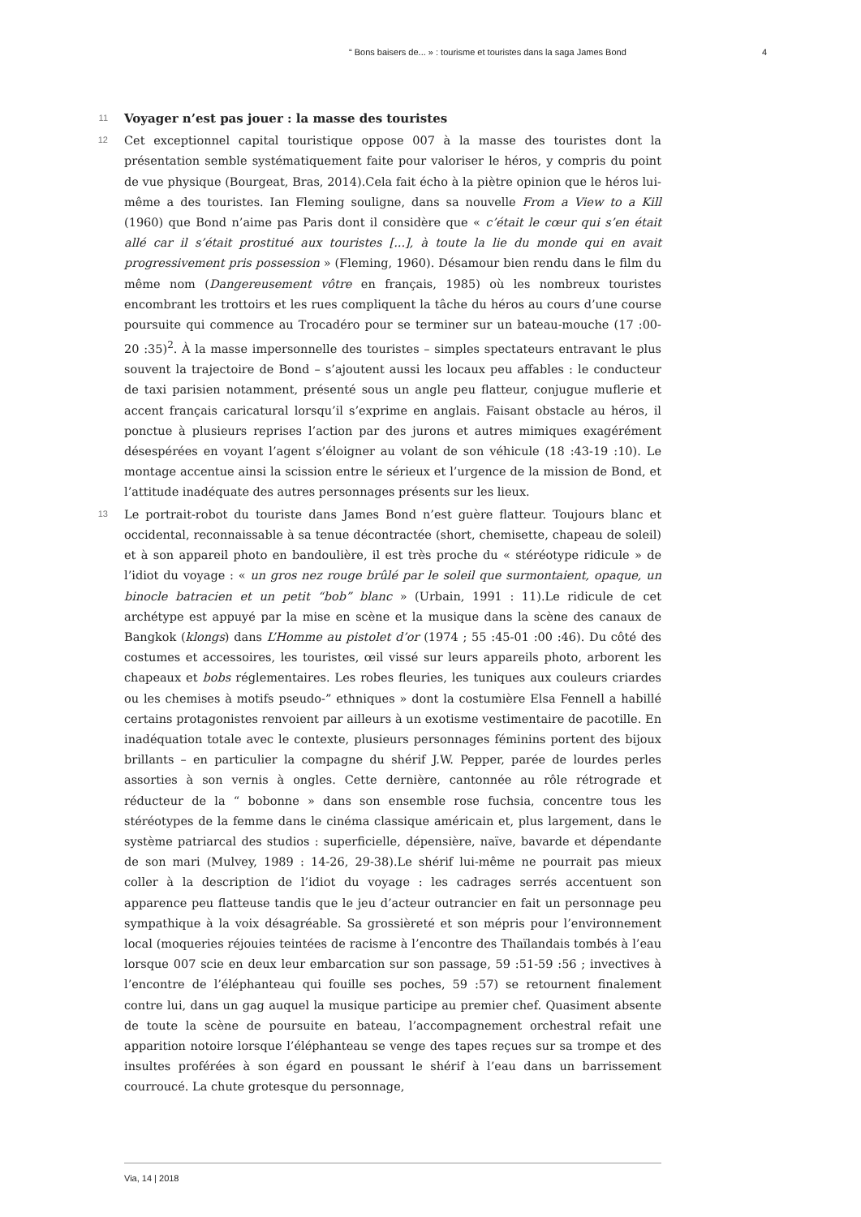“ Bons baisers de... » : tourisme et touristes dans la saga James Bond 4
11
Voyager n’est pas jouer : la masse des touristes
12
Cet exceptionnel capital touristique oppose 007 à la masse des touristes dont la présentation semble systématiquement faite pour valoriser le héros, y compris du point de vue physique (Bourgeat, Bras, 2014).Cela fait écho à la piètre opinion que le héros lui-même a des touristes. Ian Fleming souligne, dans sa nouvelle From a View to a Kill (1960) que Bond n’aime pas Paris dont il considère que « c’était le cœur qui s’en était allé car il s’était prostitué aux touristes [...], à toute la lie du monde qui en avait progressivement pris possession » (Fleming, 1960). Désamour bien rendu dans le film du même nom (Dangereusement vôtre en français, 1985) où les nombreux touristes encombrant les trottoirs et les rues compliquent la tâche du héros au cours d’une course poursuite qui commence au Trocadéro pour se terminer sur un bateau-mouche (17 :00-20 :35)<sup>2</sup>. À la masse impersonnelle des touristes – simples spectateurs entravant le plus souvent la trajectoire de Bond – s’ajoutent aussi les locaux peu affables : le conducteur de taxi parisien notamment, présenté sous un angle peu flatteur, conjugue muflerie et accent français caricatural lorsqu’il s’exprime en anglais. Faisant obstacle au héros, il ponctue à plusieurs reprises l’action par des jurons et autres mimiques exagérément désespérées en voyant l’agent s’éloigner au volant de son véhicule (18 :43-19 :10). Le montage accentue ainsi la scission entre le sérieux et l’urgence de la mission de Bond, et l’attitude inadéquate des autres personnages présents sur les lieux.
13
Le portrait-robot du touriste dans James Bond n’est guère flatteur. Toujours blanc et occidental, reconnaissable à sa tenue décontractée (short, chemisette, chapeau de soleil) et à son appareil photo en bandoulière, il est très proche du « stéréotype ridicule » de l’idiot du voyage : « un gros nez rouge brûlé par le soleil que surmontaient, opaque, un binocle batracien et un petit “bob” blanc » (Urbain, 1991 : 11).Le ridicule de cet archétype est appuyé par la mise en scène et la musique dans la scène des canaux de Bangkok (klongs) dans L’Homme au pistolet d’or (1974 ; 55 :45-01 :00 :46). Du côté des costumes et accessoires, les touristes, œil vissé sur leurs appareils photo, arborent les chapeaux et bobs réglementaires. Les robes fleuries, les tuniques aux couleurs criardes ou les chemises à motifs pseudo-” ethniques » dont la costumière Elsa Fennell a habillé certains protagonistes renvoient par ailleurs à un exotisme vestimentaire de pacotille. En inadéquation totale avec le contexte, plusieurs personnages féminins portent des bijoux brillants – en particulier la compagne du shérif J.W. Pepper, parée de lourdes perles assorties à son vernis à ongles. Cette dernière, cantonnée au rôle rétrograde et réducteur de la “ bobonne » dans son ensemble rose fuchsia, concentre tous les stéréotypes de la femme dans le cinéma classique américain et, plus largement, dans le système patriarcal des studios : superficielle, dépensière, naïve, bavarde et dépendante de son mari (Mulvey, 1989 : 14-26, 29-38).Le shérif lui-même ne pourrait pas mieux coller à la description de l’idiot du voyage : les cadrages serrés accentuent son apparence peu flatteuse tandis que le jeu d’acteur outrancier en fait un personnage peu sympathique à la voix désagréable. Sa grossièreté et son mépris pour l’environnement local (moqueries réjouies teintées de racisme à l’encontre des Thaïlandais tombés à l’eau lorsque 007 scie en deux leur embarcation sur son passage, 59 :51-59 :56 ; invectives à l’encontre de l’éléphanteau qui fouille ses poches, 59 :57) se retournent finalement contre lui, dans un gag auquel la musique participe au premier chef. Quasiment absente de toute la scène de poursuite en bateau, l’accompagnement orchestral refait une apparition notoire lorsque l’éléphanteau se venge des tapes reçues sur sa trompe et des insultes proférées à son égard en poussant le shérif à l’eau dans un barrissement courroucé. La chute grotesque du personnage,
Via, 14 | 2018